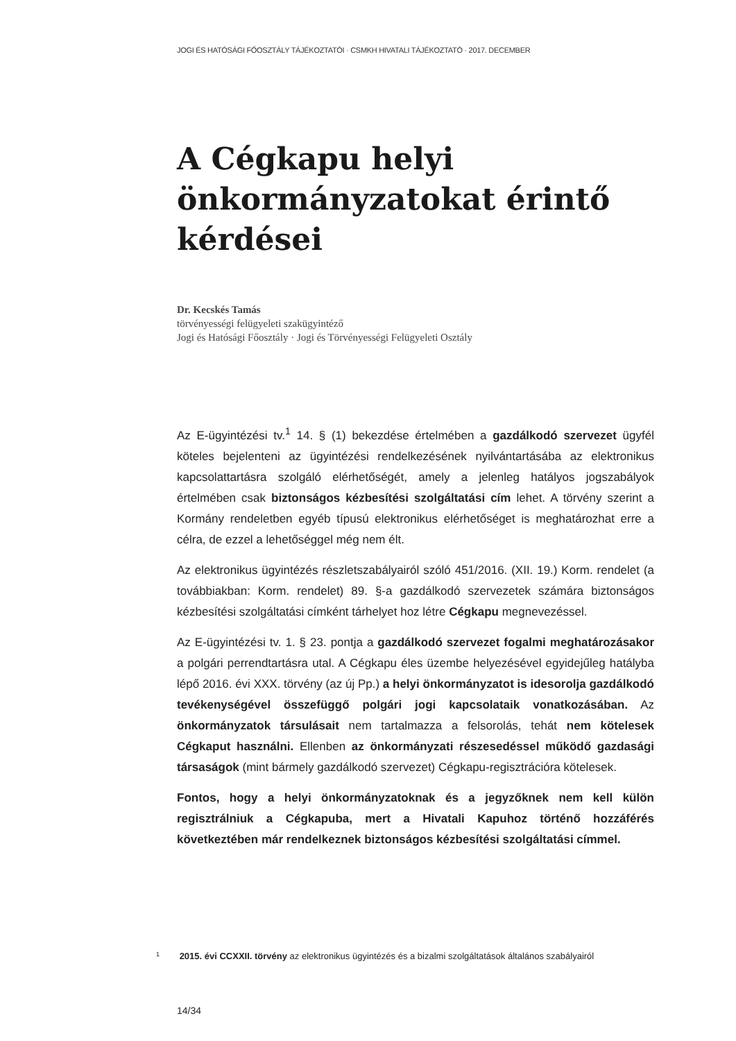JOGI ÉS HATÓSÁGI FŐOSZTÁLY TÁJÉKOZTATÓI · CSMKH HIVATALI TÁJÉKOZTATÓ · 2017. DECEMBER
A Cégkapu helyi önkormányzatokat érintő kérdései
Dr. Kecskés Tamás
törvényességi felügyeleti szakügyintéző
Jogi és Hatósági Főosztály · Jogi és Törvényességi Felügyeleti Osztály
Az E-ügyintézési tv.<sup>1</sup> 14. § (1) bekezdése értelmében a gazdálkodó szervezet ügyfél köteles bejelenteni az ügyintézési rendelkezésének nyilvántartásába az elektronikus kapcsolattartásra szolgáló elérhetőségét, amely a jelenleg hatályos jogszabályok értelmében csak biztonságos kézbesítési szolgáltatási cím lehet. A törvény szerint a Kormány rendeletben egyéb típusú elektronikus elérhetőséget is meghatározhat erre a célra, de ezzel a lehetőséggel még nem élt.
Az elektronikus ügyintézés részletszabályairól szóló 451/2016. (XII. 19.) Korm. rendelet (a továbbiakban: Korm. rendelet) 89. §-a gazdálkodó szervezetek számára biztonságos kézbesítési szolgáltatási címként tárhelyet hoz létre Cégkapu megnevezéssel.
Az E-ügyintézési tv. 1. § 23. pontja a gazdálkodó szervezet fogalmi meghatározásakor a polgári perrendtartásra utal. A Cégkapu éles üzembe helyezésével egyidejűleg hatályba lépő 2016. évi XXX. törvény (az új Pp.) a helyi önkormányzatot is idesorolja gazdálkodó tevékenységével összefüggő polgári jogi kapcsolataik vonatkozásában. Az önkormányzatok társulásait nem tartalmazza a felsorolás, tehát nem kötelesek Cégkaput használni. Ellenben az önkormányzati részesedéssel működő gazdasági társaságok (mint bármely gazdálkodó szervezet) Cégkapu-regisztrációra kötelesek.
Fontos, hogy a helyi önkormányzatoknak és a jegyzőknek nem kell külön regisztrálniuk a Cégkapuba, mert a Hivatali Kapuhoz történő hozzáférés következtében már rendelkeznek biztonságos kézbesítési szolgáltatási címmel.
1 2015. évi CCXXII. törvény az elektronikus ügyintézés és a bizalmi szolgáltatások általános szabályairól
14/34